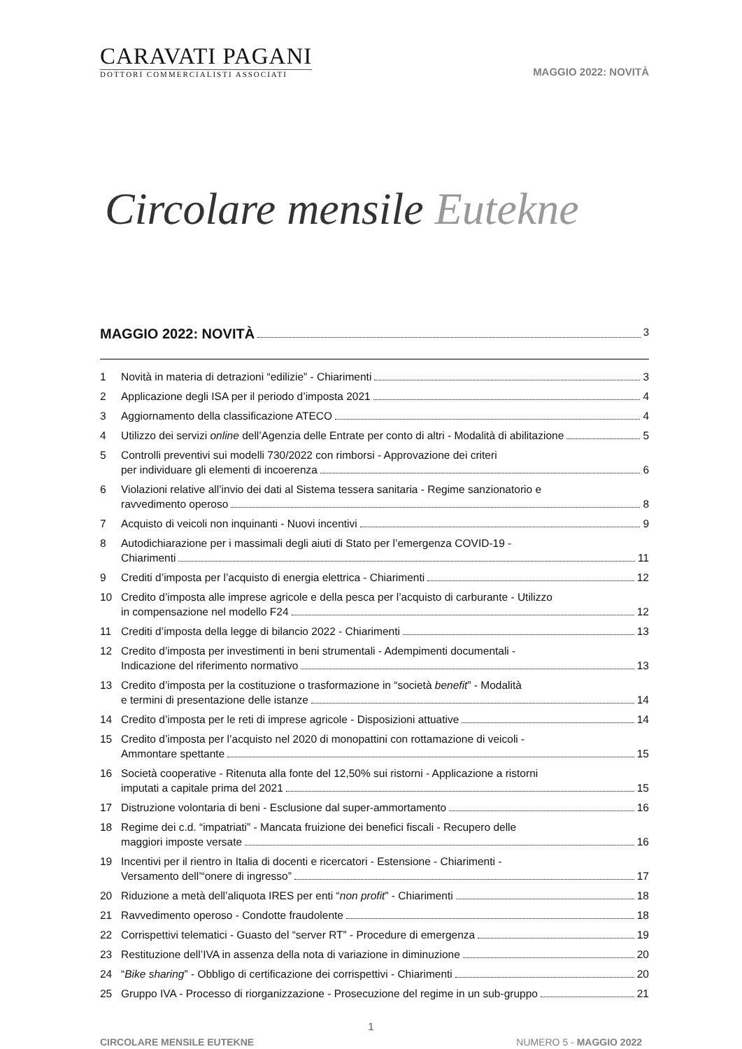CARAVATI PAGANI
DOTTORI COMMERCIALISTI ASSOCIATI
MAGGIO 2022: NOVITÀ
Circolare mensile Eutekne
MAGGIO 2022: NOVITÀ 3
1 Novità in materia di detrazioni “edilizie” - Chiarimenti 3
2 Applicazione degli ISA per il periodo d’imposta 2021 4
3 Aggiornamento della classificazione ATECO 4
4 Utilizzo dei servizi online dell’Agenzia delle Entrate per conto di altri - Modalità di abilitazione 5
5 Controlli preventivi sui modelli 730/2022 con rimborsi - Approvazione dei criteri
per individuare gli elementi di incoerenza 6
6 Violazioni relative all’invio dei dati al Sistema tessera sanitaria - Regime sanzionatorio e
ravvedimento operoso 8
7 Acquisto di veicoli non inquinanti - Nuovi incentivi 9
8 Autodichiarazione per i massimali degli aiuti di Stato per l’emergenza COVID-19 -
Chiarimenti 11
9 Crediti d’imposta per l’acquisto di energia elettrica - Chiarimenti 12
10 Credito d’imposta alle imprese agricole e della pesca per l’acquisto di carburante - Utilizzo
in compensazione nel modello F24 12
11 Crediti d’imposta della legge di bilancio 2022 - Chiarimenti 13
12 Credito d’imposta per investimenti in beni strumentali - Adempimenti documentali -
Indicazione del riferimento normativo 13
13 Credito d’imposta per la costituzione o trasformazione in “società benefit” - Modalità
e termini di presentazione delle istanze 14
14 Credito d’imposta per le reti di imprese agricole - Disposizioni attuative 14
15 Credito d’imposta per l’acquisto nel 2020 di monopattini con rottamazione di veicoli -
Ammontare spettante 15
16 Società cooperative - Ritenuta alla fonte del 12,50% sui ristorni - Applicazione a ristorni
imputati a capitale prima del 2021 15
17 Distruzione volontaria di beni - Esclusione dal super-ammortamento 16
18 Regime dei c.d. “impatriati” - Mancata fruizione dei benefici fiscali - Recupero delle
maggiori imposte versate 16
19 Incentivi per il rientro in Italia di docenti e ricercatori - Estensione - Chiarimenti -
Versamento dell’“onere di ingresso” 17
20 Riduzione a metà dell’aliquota IRES per enti “non profit” - Chiarimenti 18
21 Ravvedimento operoso - Condotte fraudolente 18
22 Corrispettivi telematici - Guasto del “server RT” - Procedure di emergenza 19
23 Restituzione dell’IVA in assenza della nota di variazione in diminuzione 20
24 “Bike sharing” - Obbligo di certificazione dei corrispettivi - Chiarimenti 20
25 Gruppo IVA - Processo di riorganizzazione - Prosecuzione del regime in un sub-gruppo 21
1
CIRCOLARE MENSILE EUTEKNE NUMERO 5 - MAGGIO 2022